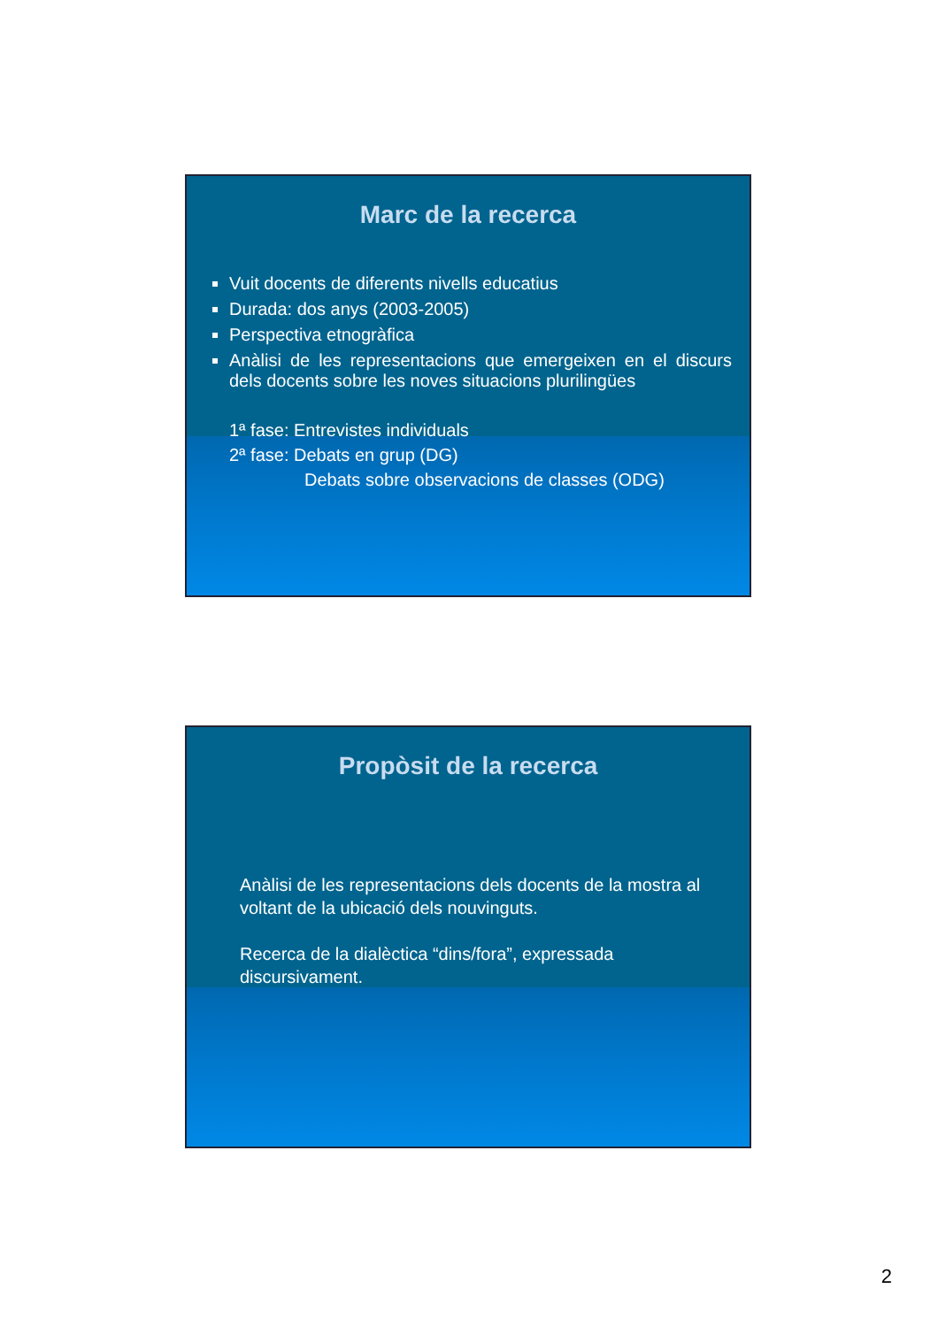Marc de la recerca
Vuit docents de diferents nivells educatius
Durada: dos anys (2003-2005)
Perspectiva etnogràfica
Anàlisi de les representacions que emergeixen en el discurs dels docents sobre les noves situacions plurilingües
1ª fase: Entrevistes individuals
2ª fase: Debats en grup (DG)
Debats sobre observacions de classes (ODG)
Propòsit de la recerca
Anàlisi de les representacions dels docents de la mostra al voltant de la ubicació dels nouvinguts.
Recerca de la dialèctica “dins/fora”, expressada discursivament.
2